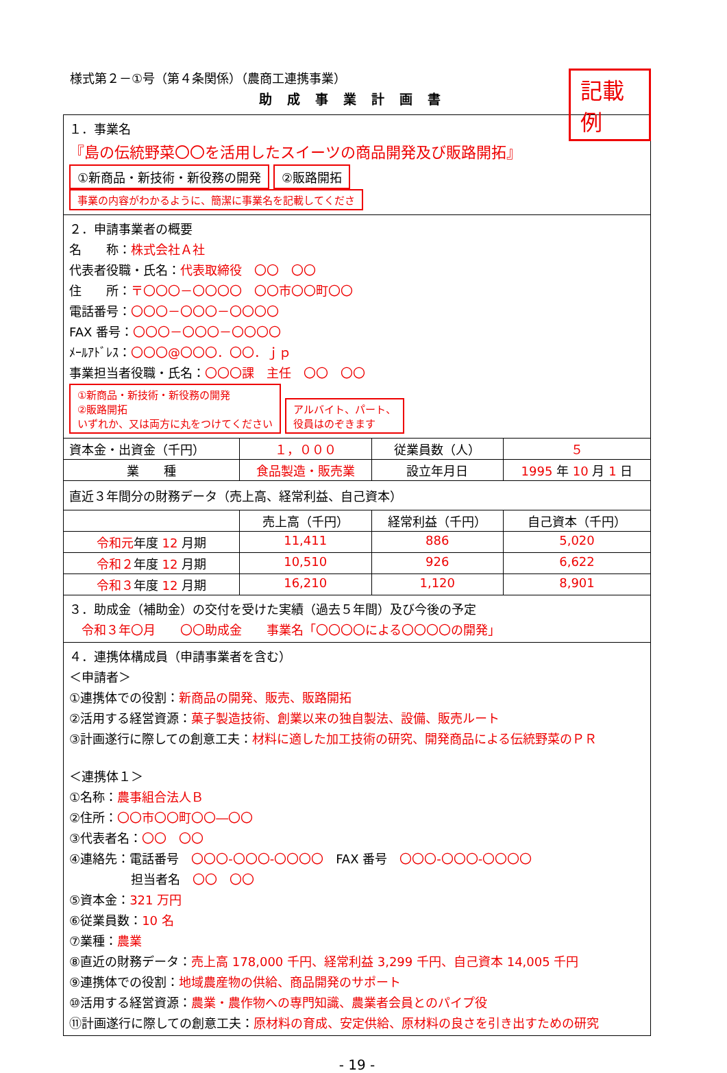記載例
様式第２－①号（第４条関係）（農商工連携事業）
助成事業計画書
| １．事業名 『島の伝統野菜〇〇を活用したスイーツの商品開発及び販路開拓』 ①新商品・新技術・新役務の開発 ②販路開拓 事業の内容がわかるように、簡潔に事業名を記載してくださ | | | |
| ２．申請事業者の概要 名 称： 株式会社Ａ社 代表者役職・氏名： 代表取締役 〇〇 〇〇 住 所： 〒〇〇〇－〇〇〇〇 〇〇市〇〇町〇〇 電話番号： 〇〇〇－〇〇〇－〇〇〇〇 FAX 番号： 〇〇〇－〇〇〇－〇〇〇〇 ﾒｰﾙｱﾄﾞﾚｽ： 〇〇〇@〇〇〇．〇〇．ｊｐ 事業担当者役職・氏名： 〇〇〇課 主任 〇〇 〇〇 ①新商品・新技術・新役務の開発 ②販路開拓 いずれか、又は両方に丸をつけてください アルバイト、パート、 役員はのぞきます | | | |
| 資本金・出資金（千円） | １，０００ | 従業員数（人） | ５ |
| 業 種 | 食品製造・販売業 | 設立年月日 | 1995 年 10 月 1 日 |
| 直近３年間分の財務データ（売上高、経常利益、自己資本） | | | |
| | 売上高（千円） | 経常利益（千円） | 自己資本（千円） |
| 令和元 年度 12 月期 | 11,411 | 886 | 5,020 |
| 令和２ 年度 12 月期 | 10,510 | 926 | 6,622 |
| 令和３ 年度 12 月期 | 16,210 | 1,120 | 8,901 |
| ３．助成金（補助金）の交付を受けた実績（過去５年間）及び今後の予定 令和３年〇月 〇〇助成金 事業名「〇〇〇〇による〇〇〇〇の開発」 | | | |
| ４．連携体構成員（申請事業者を含む） ＜申請者＞ ①連携体での役割： 新商品の開発、販売、販路開拓 ②活用する経営資源： 菓子製造技術、創業以来の独自製法、設備、販売ルート ③計画遂行に際しての創意工夫： 材料に適した加工技術の研究、開発商品による伝統野菜のＰＲ ＜連携体１＞ ①名称： 農事組合法人Ｂ ②住所： 〇〇市〇〇町〇〇―〇〇 ③代表者名： 〇〇 〇〇 ④連絡先：電話番号 〇〇〇-〇〇〇-〇〇〇〇 FAX 番号 〇〇〇-〇〇〇-〇〇〇〇 担当者名 〇〇 〇〇 ⑤資本金： 321 万円 ⑥従業員数： 10 名 ⑦業種： 農業 ⑧直近の財務データ： 売上高 178,000 千円、経常利益 3,299 千円、自己資本 14,005 千円 ⑨連携体での役割： 地域農産物の供給、商品開発のサポート ⑩活用する経営資源： 農業・農作物への専門知識、農業者会員とのパイプ役 ⑪計画遂行に際しての創意工夫： 原材料の育成、安定供給、原材料の良さを引き出すための研究 | | | |
- 19 -